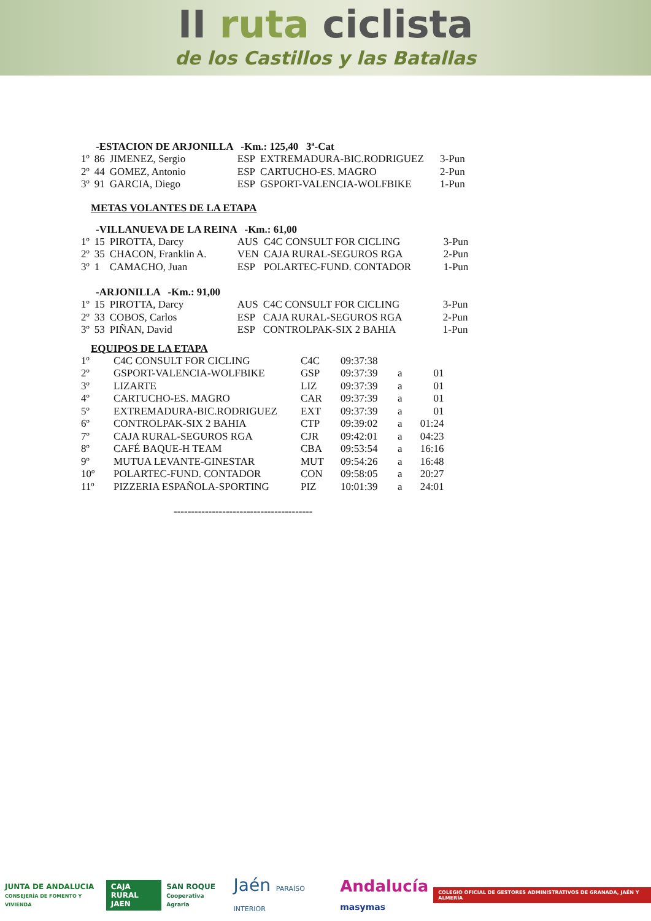II ruta ciclista
de los Castillos y las Batallas
-ESTACION DE ARJONILLA -Km.: 125,40 3ª-Cat
| 1º | 86 | JIMENEZ, Sergio | ESP | EXTREMADURA-BIC.RODRIGUEZ | 3-Pun |
| 2º | 44 | GOMEZ, Antonio | ESP | CARTUCHO-ES. MAGRO | 2-Pun |
| 3º | 91 | GARCIA, Diego | ESP | GSPORT-VALENCIA-WOLFBIKE | 1-Pun |
METAS VOLANTES DE LA ETAPA
-VILLANUEVA DE LA REINA -Km.: 61,00
| 1º | 15 | PIROTTA, Darcy | AUS | C4C CONSULT FOR CICLING | 3-Pun |
| 2º | 35 | CHACON, Franklin A. | VEN | CAJA RURAL-SEGUROS RGA | 2-Pun |
| 3º | 1 | CAMACHO, Juan | ESP | POLARTEC-FUND. CONTADOR | 1-Pun |
-ARJONILLA -Km.: 91,00
| 1º | 15 | PIROTTA, Darcy | AUS | C4C CONSULT FOR CICLING | 3-Pun |
| 2º | 33 | COBOS, Carlos | ESP | CAJA RURAL-SEGUROS RGA | 2-Pun |
| 3º | 53 | PIÑAN, David | ESP | CONTROLPAK-SIX 2 BAHIA | 1-Pun |
EQUIPOS DE LA ETAPA
| 1º | C4C CONSULT FOR CICLING | C4C | 09:37:38 | | |
| 2º | GSPORT-VALENCIA-WOLFBIKE | GSP | 09:37:39 | a | 01 |
| 3º | LIZARTE | LIZ | 09:37:39 | a | 01 |
| 4º | CARTUCHO-ES. MAGRO | CAR | 09:37:39 | a | 01 |
| 5º | EXTREMADURA-BIC.RODRIGUEZ | EXT | 09:37:39 | a | 01 |
| 6º | CONTROLPAK-SIX 2 BAHIA | CTP | 09:39:02 | a | 01:24 |
| 7º | CAJA RURAL-SEGUROS RGA | CJR | 09:42:01 | a | 04:23 |
| 8º | CAFÉ BAQUE-H TEAM | CBA | 09:53:54 | a | 16:16 |
| 9º | MUTUA LEVANTE-GINESTAR | MUT | 09:54:26 | a | 16:48 |
| 10º | POLARTEC-FUND. CONTADOR | CON | 09:58:05 | a | 20:27 |
| 11º | PIZZERIA ESPAÑOLA-SPORTING | PIZ | 10:01:39 | a | 24:01 |
----------------------------------------
JUNTA DE ANDALUCIA
CONSEJERÍA DE FOMENTO Y VIVIENDA
CAJA RURAL
JAEN
SAN ROQUE
Cooperativa Agraria
Jaén PARAÍSO INTERIOR
Andalucía
masymas
COLEGIO OFICIAL DE GESTORES ADMINISTRATIVOS DE GRANADA, JAÉN Y ALMERÍA